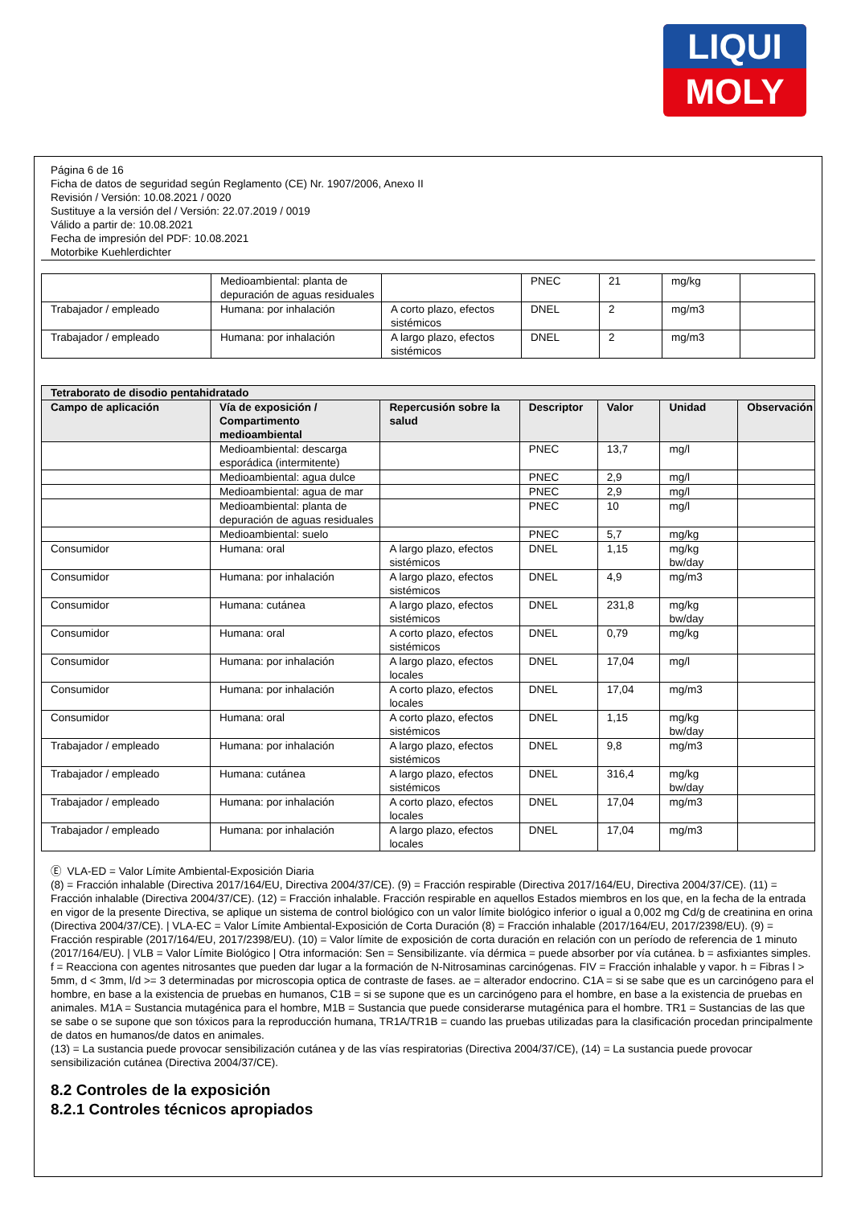LIQUI
MOLY
Página 6 de 16
Ficha de datos de seguridad según Reglamento (CE) Nr. 1907/2006, Anexo II
Revisión / Versión: 10.08.2021 / 0020
Sustituye a la versión del / Versión: 22.07.2019 / 0019
Válido a partir de: 10.08.2021
Fecha de impresión del PDF: 10.08.2021
Motorbike Kuehlerdichter
| | Medioambiental: planta de depuración de aguas residuales | | PNEC | 21 | mg/kg | |
| Trabajador / empleado | Humana: por inhalación | A corto plazo, efectos sistémicos | DNEL | 2 | mg/m3 | |
| Trabajador / empleado | Humana: por inhalación | A largo plazo, efectos sistémicos | DNEL | 2 | mg/m3 | |
| Tetraborato de disodio pentahidratado | | | | | | |
| --- | --- | --- | --- | --- | --- | --- |
| Campo de aplicación | Vía de exposición / Compartimento medioambiental | Repercusión sobre la salud | Descriptor | Valor | Unidad | Observación |
| | Medioambiental: descarga esporádica (intermitente) | | PNEC | 13,7 | mg/l | |
| | Medioambiental: agua dulce | | PNEC | 2,9 | mg/l | |
| | Medioambiental: agua de mar | | PNEC | 2,9 | mg/l | |
| | Medioambiental: planta de depuración de aguas residuales | | PNEC | 10 | mg/l | |
| | Medioambiental: suelo | | PNEC | 5,7 | mg/kg | |
| Consumidor | Humana: oral | A largo plazo, efectos sistémicos | DNEL | 1,15 | mg/kg bw/day | |
| Consumidor | Humana: por inhalación | A largo plazo, efectos sistémicos | DNEL | 4,9 | mg/m3 | |
| Consumidor | Humana: cutánea | A largo plazo, efectos sistémicos | DNEL | 231,8 | mg/kg bw/day | |
| Consumidor | Humana: oral | A corto plazo, efectos sistémicos | DNEL | 0,79 | mg/kg | |
| Consumidor | Humana: por inhalación | A largo plazo, efectos locales | DNEL | 17,04 | mg/l | |
| Consumidor | Humana: por inhalación | A corto plazo, efectos locales | DNEL | 17,04 | mg/m3 | |
| Consumidor | Humana: oral | A corto plazo, efectos sistémicos | DNEL | 1,15 | mg/kg bw/day | |
| Trabajador / empleado | Humana: por inhalación | A largo plazo, efectos sistémicos | DNEL | 9,8 | mg/m3 | |
| Trabajador / empleado | Humana: cutánea | A largo plazo, efectos sistémicos | DNEL | 316,4 | mg/kg bw/day | |
| Trabajador / empleado | Humana: por inhalación | A corto plazo, efectos locales | DNEL | 17,04 | mg/m3 | |
| Trabajador / empleado | Humana: por inhalación | A largo plazo, efectos locales | DNEL | 17,04 | mg/m3 | |
Ⓔ VLA-ED = Valor Límite Ambiental-Exposición Diaria
(8) = Fracción inhalable (Directiva 2017/164/EU, Directiva 2004/37/CE). (9) = Fracción respirable (Directiva 2017/164/EU, Directiva 2004/37/CE). (11) = Fracción inhalable (Directiva 2004/37/CE). (12) = Fracción inhalable. Fracción respirable en aquellos Estados miembros en los que, en la fecha de la entrada en vigor de la presente Directiva, se aplique un sistema de control biológico con un valor límite biológico inferior o igual a 0,002 mg Cd/g de creatinina en orina (Directiva 2004/37/CE). | VLA-EC = Valor Límite Ambiental-Exposición de Corta Duración (8) = Fracción inhalable (2017/164/EU, 2017/2398/EU). (9) = Fracción respirable (2017/164/EU, 2017/2398/EU). (10) = Valor límite de exposición de corta duración en relación con un período de referencia de 1 minuto (2017/164/EU). | VLB = Valor Límite Biológico | Otra información: Sen = Sensibilizante. vía dérmica = puede absorber por vía cutánea. b = asfixiantes simples. f = Reacciona con agentes nitrosantes que pueden dar lugar a la formación de N-Nitrosaminas carcinógenas. FIV = Fracción inhalable y vapor. h = Fibras l > 5mm, d < 3mm, l/d >= 3 determinadas por microscopia optica de contraste de fases. ae = alterador endocrino. C1A = si se sabe que es un carcinógeno para el hombre, en base a la existencia de pruebas en humanos, C1B = si se supone que es un carcinógeno para el hombre, en base a la existencia de pruebas en animales. M1A = Sustancia mutagénica para el hombre, M1B = Sustancia que puede considerarse mutagénica para el hombre. TR1 = Sustancias de las que se sabe o se supone que son tóxicos para la reproducción humana, TR1A/TR1B = cuando las pruebas utilizadas para la clasificación procedan principalmente de datos en humanos/de datos en animales.
(13) = La sustancia puede provocar sensibilización cutánea y de las vías respiratorias (Directiva 2004/37/CE), (14) = La sustancia puede provocar sensibilización cutánea (Directiva 2004/37/CE).
8.2 Controles de la exposición
8.2.1 Controles técnicos apropiados